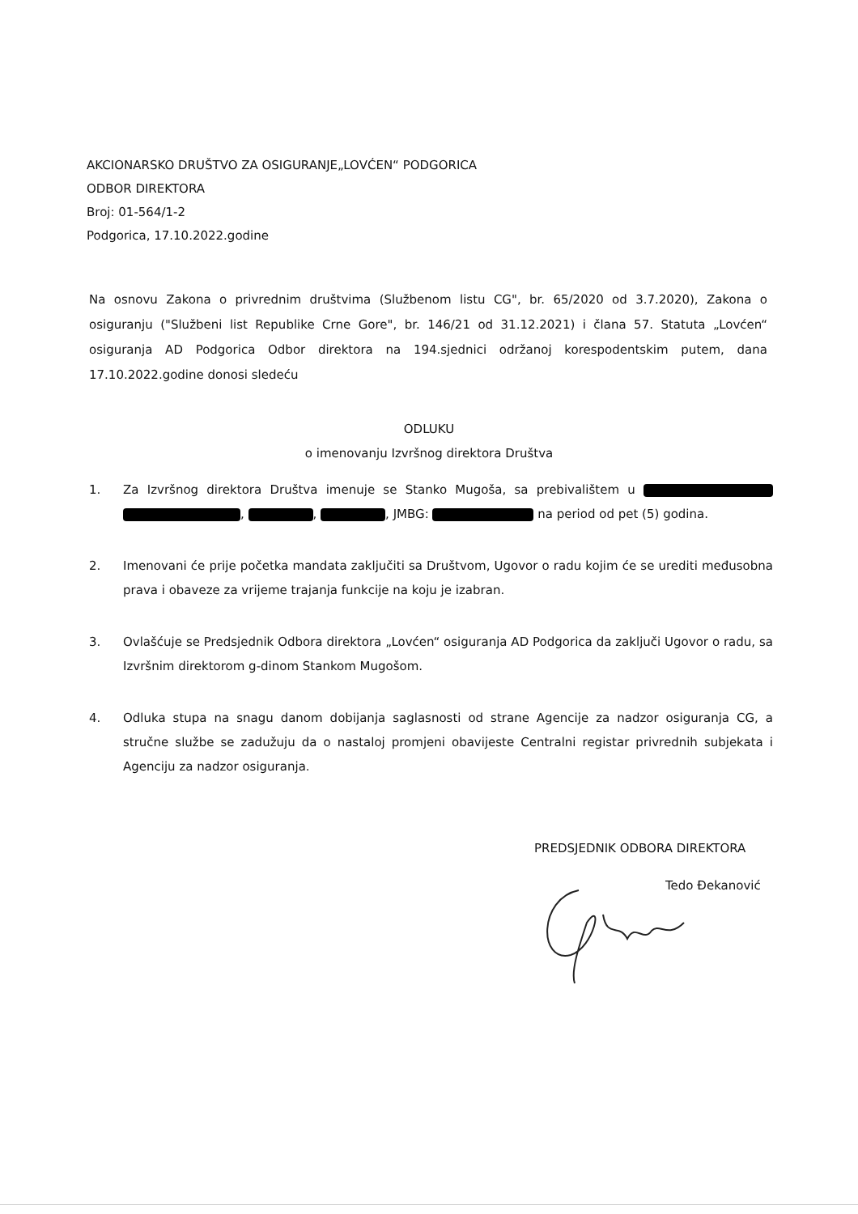AKCIONARSKO DRUŠTVO ZA OSIGURANJE„LOVĆEN“ PODGORICA
ODBOR DIREKTORA
Broj: 01-564/1-2
Podgorica, 17.10.2022.godine
Na osnovu Zakona o privrednim društvima (Službenom listu CG", br. 65/2020 od 3.7.2020), Zakona o osiguranju ("Službeni list Republike Crne Gore", br. 146/21 od 31.12.2021) i člana 57. Statuta „Lovćen“ osiguranja AD Podgorica Odbor direktora na 194.sjednici održanoj korespodentskim putem, dana 17.10.2022.godine donosi sledeću
ODLUKU
o imenovanju Izvršnog direktora Društva
1. Za Izvršnog direktora Društva imenuje se Stanko Mugoša, sa prebivalištem u , , , JMBG: na period od pet (5) godina.
2. Imenovani će prije početka mandata zaključiti sa Društvom, Ugovor o radu kojim će se urediti međusobna prava i obaveze za vrijeme trajanja funkcije na koju je izabran.
3. Ovlašćuje se Predsjednik Odbora direktora „Lovćen“ osiguranja AD Podgorica da zaključi Ugovor o radu, sa Izvršnim direktorom g-dinom Stankom Mugošom.
4. Odluka stupa na snagu danom dobijanja saglasnosti od strane Agencije za nadzor osiguranja CG, a stručne službe se zadužuju da o nastaloj promjeni obavijeste Centralni registar privrednih subjekata i Agenciju za nadzor osiguranja.
PREDSJEDNIK ODBORA DIREKTORA
Tedo Đekanović